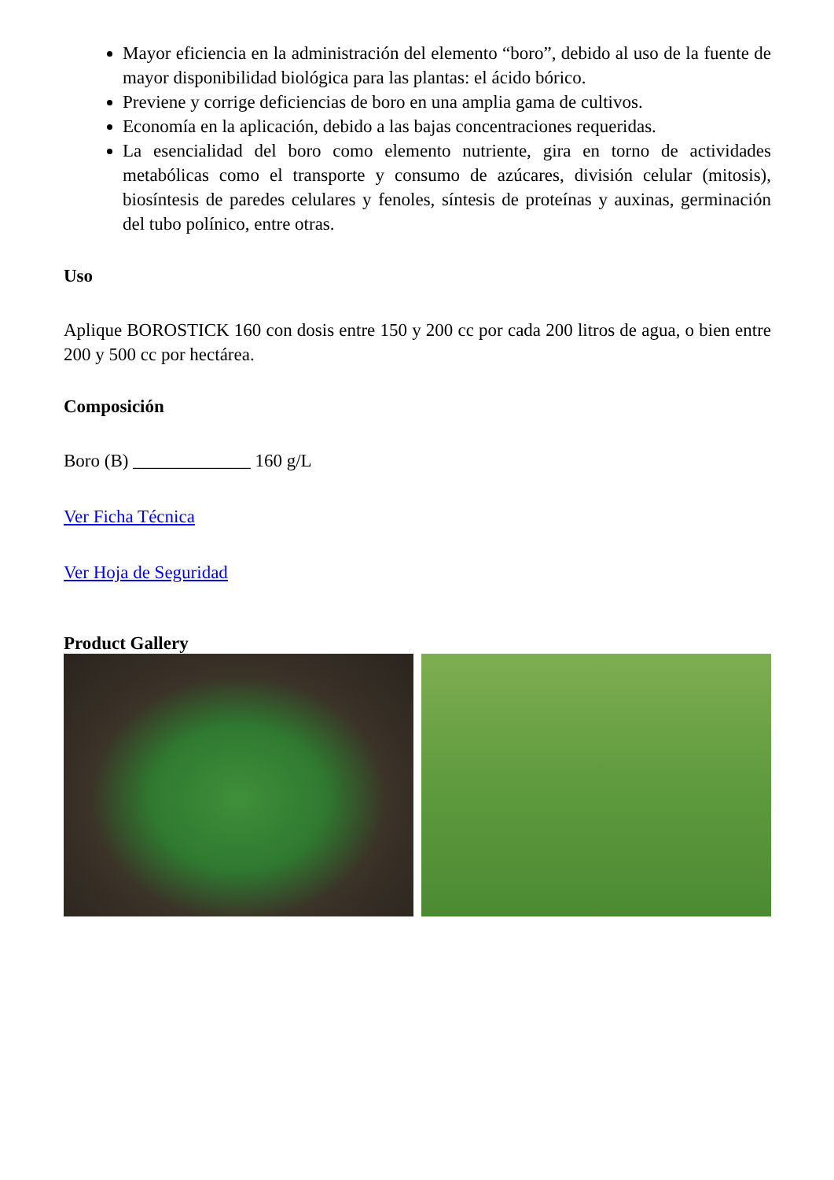Mayor eficiencia en la administración del elemento “boro”, debido al uso de la fuente de mayor disponibilidad biológica para las plantas: el ácido bórico.
Previene y corrige deficiencias de boro en una amplia gama de cultivos.
Economía en la aplicación, debido a las bajas concentraciones requeridas.
La esencialidad del boro como elemento nutriente, gira en torno de actividades metabólicas como el transporte y consumo de azúcares, división celular (mitosis), biosíntesis de paredes celulares y fenoles, síntesis de proteínas y auxinas, germinación del tubo polínico, entre otras.
Uso
Aplique BOROSTICK 160 con dosis entre 150 y 200 cc por cada 200 litros de agua, o bien entre 200 y 500 cc por hectárea.
Composición
Boro (B) _____________ 160 g/L
Ver Ficha Técnica
Ver Hoja de Seguridad
Product Gallery